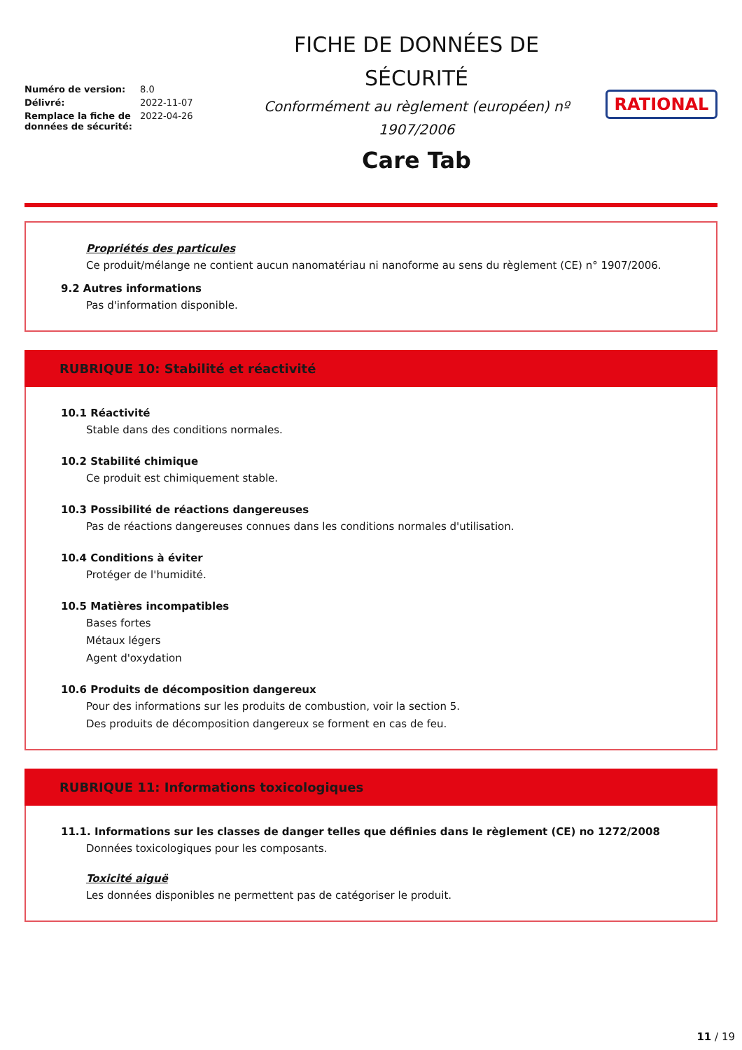| Numéro de version: | 8.0 |
| Délivré: | 2022-11-07 |
| Remplace la fiche de données de sécurité: | 2022-04-26 |
FICHE DE DONNÉES DE
SÉCURITÉ
Conformément au règlement (européen) nº
1907/2006
Care Tab
RATIONAL
Propriétés des particules
Ce produit/mélange ne contient aucun nanomatériau ni nanoforme au sens du règlement (CE) n° 1907/2006.
9.2 Autres informations
Pas d'information disponible.
RUBRIQUE 10: Stabilité et réactivité
10.1 Réactivité
Stable dans des conditions normales.
10.2 Stabilité chimique
Ce produit est chimiquement stable.
10.3 Possibilité de réactions dangereuses
Pas de réactions dangereuses connues dans les conditions normales d'utilisation.
10.4 Conditions à éviter
Protéger de l'humidité.
10.5 Matières incompatibles
Bases fortes
Métaux légers
Agent d'oxydation
10.6 Produits de décomposition dangereux
Pour des informations sur les produits de combustion, voir la section 5.
Des produits de décomposition dangereux se forment en cas de feu.
RUBRIQUE 11: Informations toxicologiques
11.1. Informations sur les classes de danger telles que définies dans le règlement (CE) no 1272/2008
Données toxicologiques pour les composants.
Toxicité aiguë
Les données disponibles ne permettent pas de catégoriser le produit.
11 / 19